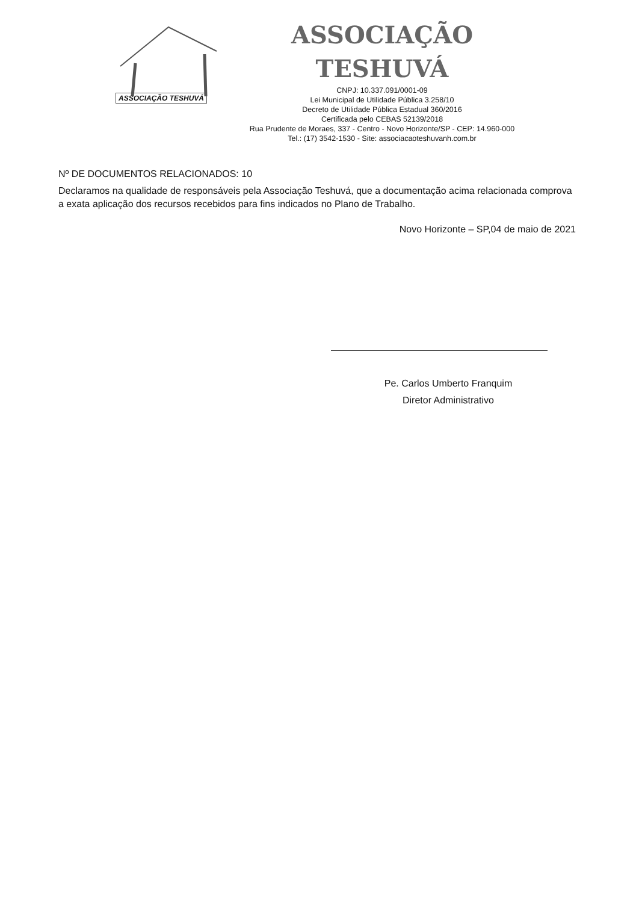ASSOCIAÇÃO TESHUVÁ
ASSOCIAÇÃO TESHUVÁ
CNPJ: 10.337.091/0001-09
Lei Municipal de Utilidade Pública 3.258/10
Decreto de Utilidade Pública Estadual 360/2016
Certificada pelo CEBAS 52139/2018
Rua Prudente de Moraes, 337 - Centro - Novo Horizonte/SP - CEP: 14.960-000
Tel.: (17) 3542-1530 - Site: associacaoteshuvanh.com.br
Nº DE DOCUMENTOS RELACIONADOS: 10
Declaramos na qualidade de responsáveis pela Associação Teshuvá, que a documentação acima relacionada comprova a exata aplicação dos recursos recebidos para fins indicados no Plano de Trabalho.
Novo Horizonte – SP,04 de maio de 2021
Pe. Carlos Umberto Franquim
Diretor Administrativo